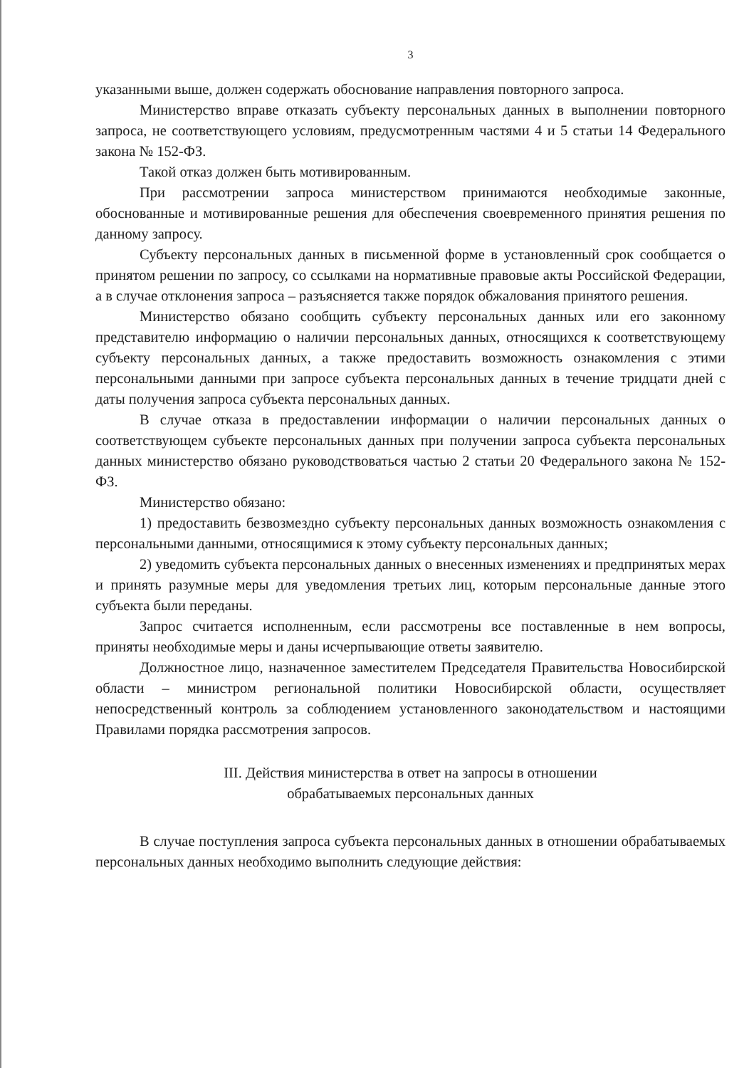3
указанными выше, должен содержать обоснование направления повторного запроса.
Министерство вправе отказать субъекту персональных данных в выполнении повторного запроса, не соответствующего условиям, предусмотренным частями 4 и 5 статьи 14 Федерального закона № 152-ФЗ.
Такой отказ должен быть мотивированным.
При рассмотрении запроса министерством принимаются необходимые законные, обоснованные и мотивированные решения для обеспечения своевременного принятия решения по данному запросу.
Субъекту персональных данных в письменной форме в установленный срок сообщается о принятом решении по запросу, со ссылками на нормативные правовые акты Российской Федерации, а в случае отклонения запроса – разъясняется также порядок обжалования принятого решения.
Министерство обязано сообщить субъекту персональных данных или его законному представителю информацию о наличии персональных данных, относящихся к соответствующему субъекту персональных данных, а также предоставить возможность ознакомления с этими персональными данными при запросе субъекта персональных данных в течение тридцати дней с даты получения запроса субъекта персональных данных.
В случае отказа в предоставлении информации о наличии персональных данных о соответствующем субъекте персональных данных при получении запроса субъекта персональных данных министерство обязано руководствоваться частью 2 статьи 20 Федерального закона № 152-ФЗ.
Министерство обязано:
1) предоставить безвозмездно субъекту персональных данных возможность ознакомления с персональными данными, относящимися к этому субъекту персональных данных;
2) уведомить субъекта персональных данных о внесенных изменениях и предпринятых мерах и принять разумные меры для уведомления третьих лиц, которым персональные данные этого субъекта были переданы.
Запрос считается исполненным, если рассмотрены все поставленные в нем вопросы, приняты необходимые меры и даны исчерпывающие ответы заявителю.
Должностное лицо, назначенное заместителем Председателя Правительства Новосибирской области – министром региональной политики Новосибирской области, осуществляет непосредственный контроль за соблюдением установленного законодательством и настоящими Правилами порядка рассмотрения запросов.
III. Действия министерства в ответ на запросы в отношении
обрабатываемых персональных данных
В случае поступления запроса субъекта персональных данных в отношении обрабатываемых персональных данных необходимо выполнить следующие действия: